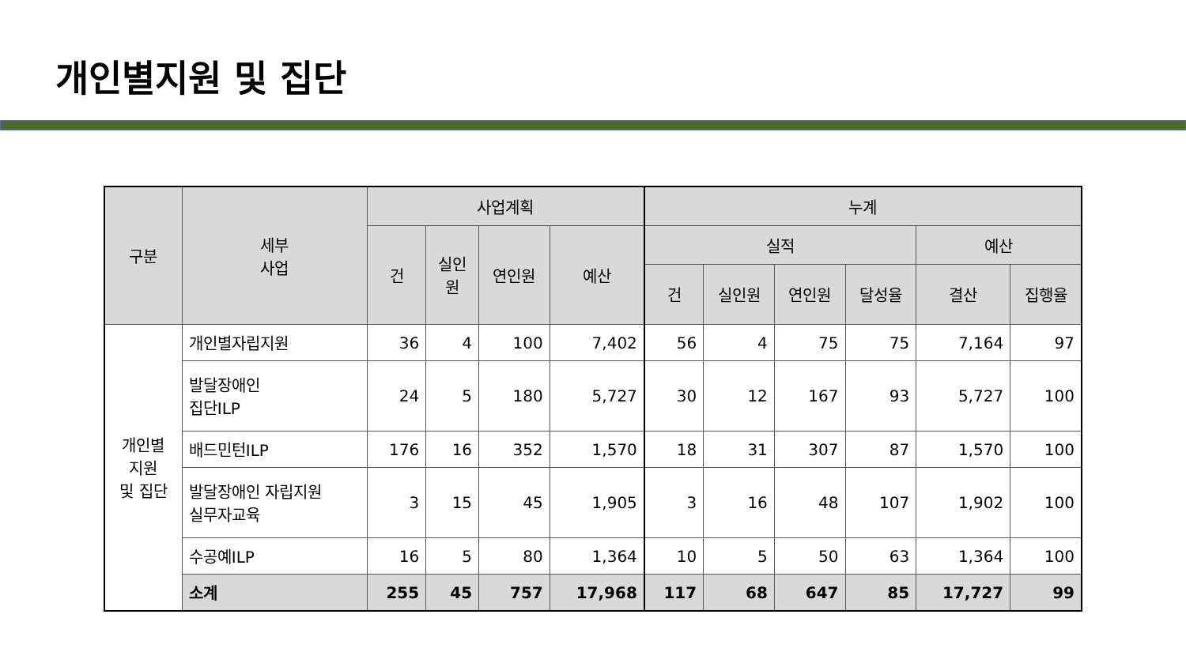개인별지원 및 집단
| 구분 | 세부 사업 | 사업계획 | | | | 누계 | | | | | |
| --- | --- | --- | --- | --- | --- | --- | --- | --- | --- | --- | --- |
| | | 건 | 실인 원 | 연인원 | 예산 | 실적 | | | | 예산 | |
| | | | | | | 건 | 실인원 | 연인원 | 달성율 | 결산 | 집행율 |
| 개인별 지원 및 집단 | 개인별자립지원 | 36 | 4 | 100 | 7,402 | 56 | 4 | 75 | 75 | 7,164 | 97 |
| | 발달장애인 집단ILP | 24 | 5 | 180 | 5,727 | 30 | 12 | 167 | 93 | 5,727 | 100 |
| | 배드민턴ILP | 176 | 16 | 352 | 1,570 | 18 | 31 | 307 | 87 | 1,570 | 100 |
| | 발달장애인 자립지원 실무자교육 | 3 | 15 | 45 | 1,905 | 3 | 16 | 48 | 107 | 1,902 | 100 |
| | 수공예ILP | 16 | 5 | 80 | 1,364 | 10 | 5 | 50 | 63 | 1,364 | 100 |
| | 소계 | 255 | 45 | 757 | 17,968 | 117 | 68 | 647 | 85 | 17,727 | 99 |